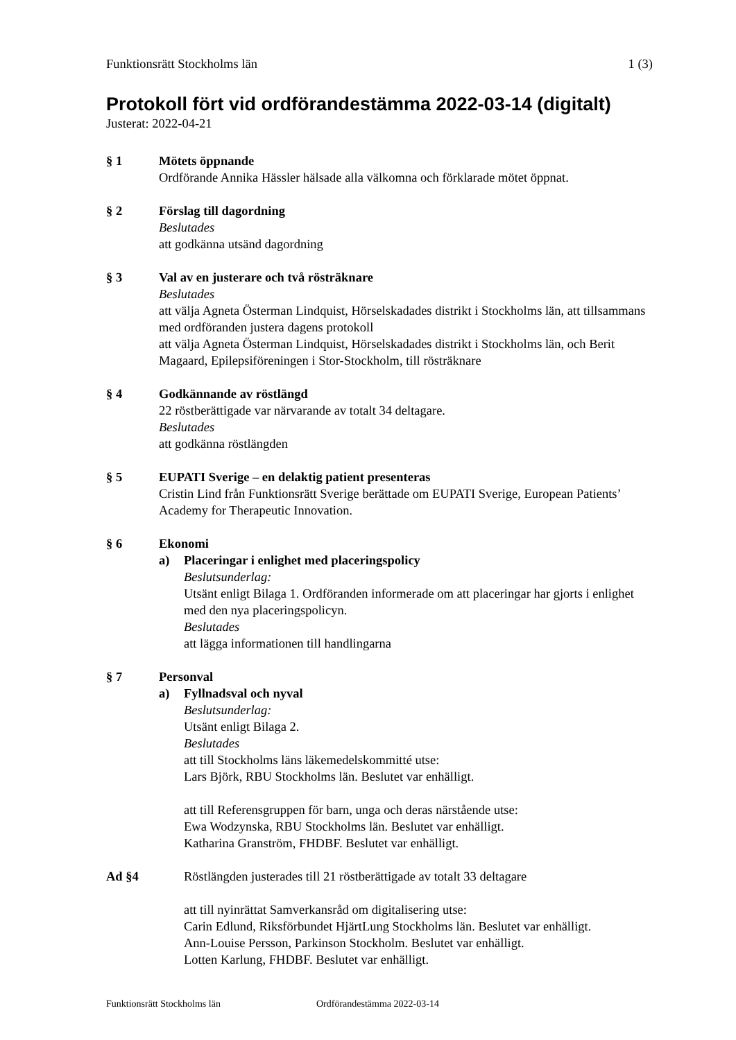Funktionsrätt Stockholms län 1 (3)
Protokoll fört vid ordförandestämma 2022-03-14 (digitalt)
Justerat: 2022-04-21
§ 1 Mötets öppnande
Ordförande Annika Hässler hälsade alla välkomna och förklarade mötet öppnat.
§ 2 Förslag till dagordning
Beslutades
att godkänna utsänd dagordning
§ 3 Val av en justerare och två rösträknare
Beslutades
att välja Agneta Österman Lindquist, Hörselskadades distrikt i Stockholms län, att tillsammans med ordföranden justera dagens protokoll
att välja Agneta Österman Lindquist, Hörselskadades distrikt i Stockholms län, och Berit Magaard, Epilepsiföreningen i Stor-Stockholm, till rösträknare
§ 4 Godkännande av röstlängd
22 röstberättigade var närvarande av totalt 34 deltagare.
Beslutades
att godkänna röstlängden
§ 5 EUPATI Sverige – en delaktig patient presenteras
Cristin Lind från Funktionsrätt Sverige berättade om EUPATI Sverige, European Patients’ Academy for Therapeutic Innovation.
§ 6 Ekonomi
a) Placeringar i enlighet med placeringspolicy
Beslutsunderlag:
Utsänt enligt Bilaga 1. Ordföranden informerade om att placeringar har gjorts i enlighet med den nya placeringspolicyn.
Beslutades
att lägga informationen till handlingarna
§ 7 Personval
a) Fyllnadsval och nyval
Beslutsunderlag:
Utsänt enligt Bilaga 2.
Beslutades
att till Stockholms läns läkemedelskommitté utse:
Lars Björk, RBU Stockholms län. Beslutet var enhälligt.
att till Referensgruppen för barn, unga och deras närstående utse:
Ewa Wodzynska, RBU Stockholms län. Beslutet var enhälligt.
Katharina Granström, FHDBF. Beslutet var enhälligt.
Ad §4 Röstlängden justerades till 21 röstberättigade av totalt 33 deltagare
att till nyinrättat Samverkansråd om digitalisering utse:
Carin Edlund, Riksförbundet HjärtLung Stockholms län. Beslutet var enhälligt.
Ann-Louise Persson, Parkinson Stockholm. Beslutet var enhälligt.
Lotten Karlung, FHDBF. Beslutet var enhälligt.
Funktionsrätt Stockholms län Ordförandestämma 2022-03-14